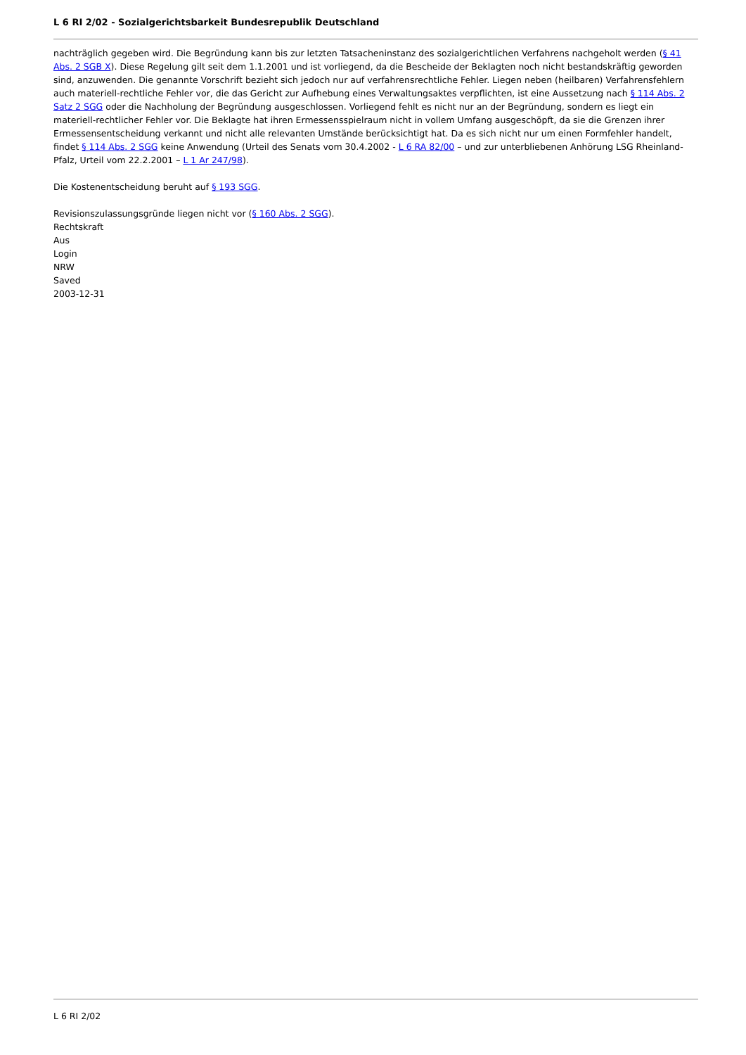L 6 RI 2/02 - Sozialgerichtsbarkeit Bundesrepublik Deutschland
nachträglich gegeben wird. Die Begründung kann bis zur letzten Tatsacheninstanz des sozialgerichtlichen Verfahrens nachgeholt werden (§ 41 Abs. 2 SGB X). Diese Regelung gilt seit dem 1.1.2001 und ist vorliegend, da die Bescheide der Beklagten noch nicht bestandskräftig geworden sind, anzuwenden. Die genannte Vorschrift bezieht sich jedoch nur auf verfahrensrechtliche Fehler. Liegen neben (heilbaren) Verfahrensfehlern auch materiell-rechtliche Fehler vor, die das Gericht zur Aufhebung eines Verwaltungsaktes verpflichten, ist eine Aussetzung nach § 114 Abs. 2 Satz 2 SGG oder die Nachholung der Begründung ausgeschlossen. Vorliegend fehlt es nicht nur an der Begründung, sondern es liegt ein materiell-rechtlicher Fehler vor. Die Beklagte hat ihren Ermessensspielraum nicht in vollem Umfang ausgeschöpft, da sie die Grenzen ihrer Ermessensentscheidung verkannt und nicht alle relevanten Umstände berücksichtigt hat. Da es sich nicht nur um einen Formfehler handelt, findet § 114 Abs. 2 SGG keine Anwendung (Urteil des Senats vom 30.4.2002 - L 6 RA 82/00 – und zur unterbliebenen Anhörung LSG Rheinland-Pfalz, Urteil vom 22.2.2001 – L 1 Ar 247/98).
Die Kostenentscheidung beruht auf § 193 SGG.
Revisionszulassungsgründe liegen nicht vor (§ 160 Abs. 2 SGG).
Rechtskraft
Aus
Login
NRW
Saved
2003-12-31
L 6 RI 2/02